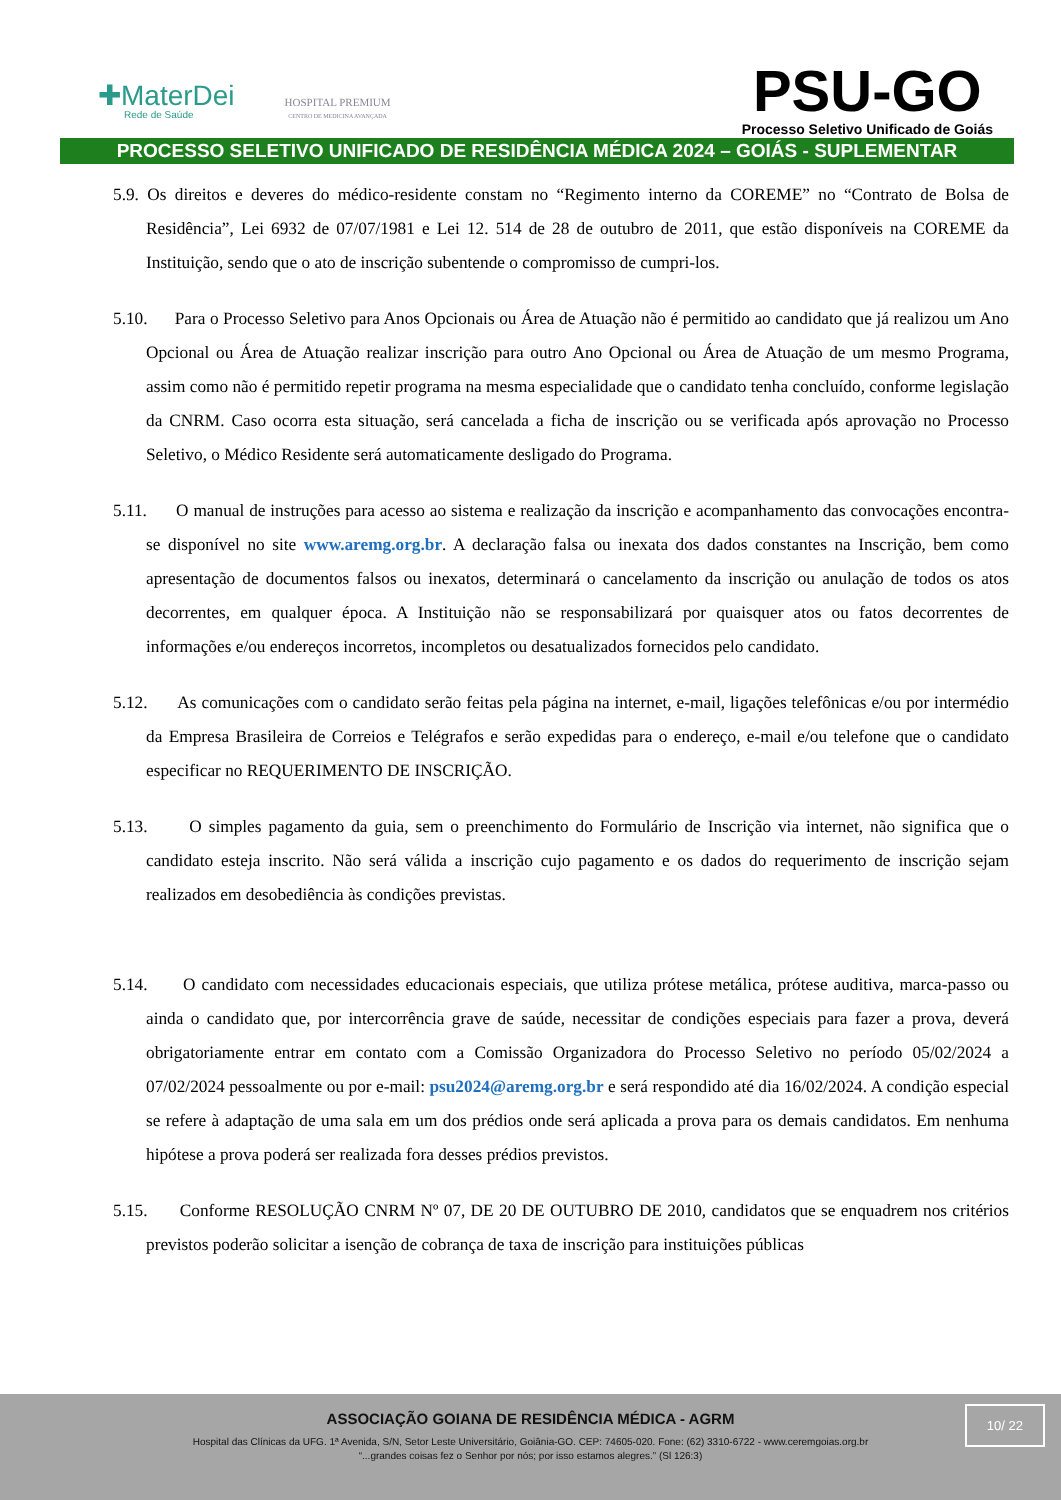✚MaterDei
Rede de Saúde
HOSPITAL PREMIUM
CENTRO DE MEDICINA AVANÇADA
PSU-GO
Processo Seletivo Unificado de Goiás
PROCESSO SELETIVO UNIFICADO DE RESIDÊNCIA MÉDICA 2024 – GOIÁS - SUPLEMENTAR
5.9. Os direitos e deveres do médico-residente constam no “Regimento interno da COREME” no “Contrato de Bolsa de Residência”, Lei 6932 de 07/07/1981 e Lei 12. 514 de 28 de outubro de 2011, que estão disponíveis na COREME da Instituição, sendo que o ato de inscrição subentende o compromisso de cumpri-los.
5.10. Para o Processo Seletivo para Anos Opcionais ou Área de Atuação não é permitido ao candidato que já realizou um Ano Opcional ou Área de Atuação realizar inscrição para outro Ano Opcional ou Área de Atuação de um mesmo Programa, assim como não é permitido repetir programa na mesma especialidade que o candidato tenha concluído, conforme legislação da CNRM. Caso ocorra esta situação, será cancelada a ficha de inscrição ou se verificada após aprovação no Processo Seletivo, o Médico Residente será automaticamente desligado do Programa.
5.11. O manual de instruções para acesso ao sistema e realização da inscrição e acompanhamento das convocações encontra-se disponível no site www.aremg.org.br. A declaração falsa ou inexata dos dados constantes na Inscrição, bem como apresentação de documentos falsos ou inexatos, determinará o cancelamento da inscrição ou anulação de todos os atos decorrentes, em qualquer época. A Instituição não se responsabilizará por quaisquer atos ou fatos decorrentes de informações e/ou endereços incorretos, incompletos ou desatualizados fornecidos pelo candidato.
5.12. As comunicações com o candidato serão feitas pela página na internet, e-mail, ligações telefônicas e/ou por intermédio da Empresa Brasileira de Correios e Telégrafos e serão expedidas para o endereço, e-mail e/ou telefone que o candidato especificar no REQUERIMENTO DE INSCRIÇÃO.
5.13. O simples pagamento da guia, sem o preenchimento do Formulário de Inscrição via internet, não significa que o candidato esteja inscrito. Não será válida a inscrição cujo pagamento e os dados do requerimento de inscrição sejam realizados em desobediência às condições previstas.
5.14. O candidato com necessidades educacionais especiais, que utiliza prótese metálica, prótese auditiva, marca-passo ou ainda o candidato que, por intercorrência grave de saúde, necessitar de condições especiais para fazer a prova, deverá obrigatoriamente entrar em contato com a Comissão Organizadora do Processo Seletivo no período 05/02/2024 a 07/02/2024 pessoalmente ou por e-mail: psu2024@aremg.org.br e será respondido até dia 16/02/2024. A condição especial se refere à adaptação de uma sala em um dos prédios onde será aplicada a prova para os demais candidatos. Em nenhuma hipótese a prova poderá ser realizada fora desses prédios previstos.
5.15. Conforme RESOLUÇÃO CNRM Nº 07, DE 20 DE OUTUBRO DE 2010, candidatos que se enquadrem nos critérios previstos poderão solicitar a isenção de cobrança de taxa de inscrição para instituições públicas
ASSOCIAÇÃO GOIANA DE RESIDÊNCIA MÉDICA - AGRM
Hospital das Clínicas da UFG. 1ª Avenida, S/N, Setor Leste Universitário, Goiânia-GO. CEP: 74605-020. Fone: (62) 3310-6722 - www.ceremgoias.org.br
“...grandes coisas fez o Senhor por nós; por isso estamos alegres.” (Sl 126:3)
10/ 22